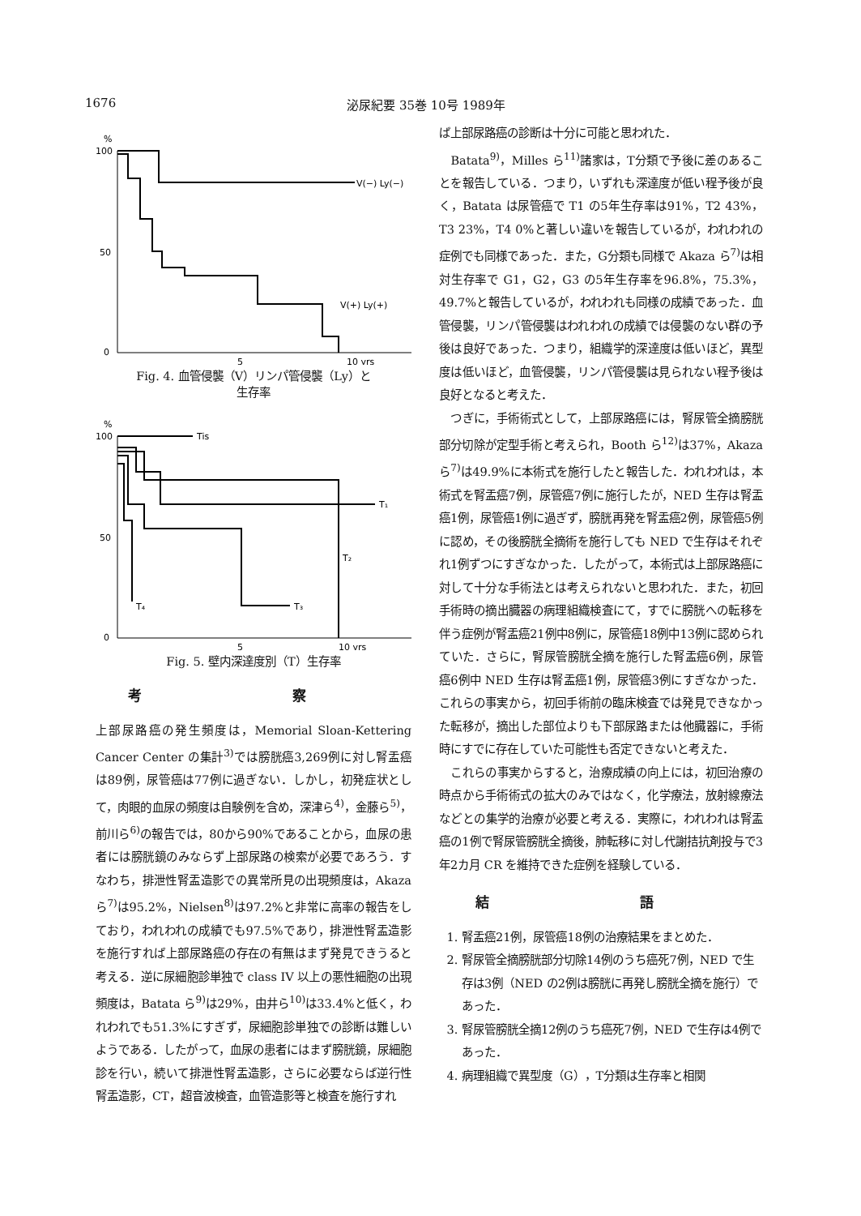1676 泌尿紀要 35巻 10号 1989年
%
100
50
0
V(−) Ly(−)
V(+) Ly(+)
5
10 yrs
Fig. 4. 血管侵襲（V）リンパ管侵襲（Ly）と
生存率
%
100
50
0
Tis
T₁
T₂
T₃
T₄
5
10 yrs
Fig. 5. 壁内深達度別（T）生存率
考 察
上部尿路癌の発生頻度は，Memorial Sloan-Kettering Cancer Center の集計<sup>3)</sup>では膀胱癌3,269例に対し腎盂癌は89例，尿管癌は77例に過ぎない．しかし，初発症状として，肉眼的血尿の頻度は自験例を含め，深津ら<sup>4)</sup>，金藤ら<sup>5)</sup>，前川ら<sup>6)</sup>の報告では，80から90%であることから，血尿の患者には膀胱鏡のみならず上部尿路の検索が必要であろう．すなわち，排泄性腎盂造影での異常所見の出現頻度は，Akaza ら<sup>7)</sup>は95.2%，Nielsen<sup>8)</sup>は97.2%と非常に高率の報告をしており，われわれの成績でも97.5%であり，排泄性腎盂造影を施行すれば上部尿路癌の存在の有無はまず発見できうると考える．逆に尿細胞診単独で class IV 以上の悪性細胞の出現頻度は，Batata ら<sup>9)</sup>は29%，由井ら<sup>10)</sup>は33.4%と低く，われわれでも51.3%にすぎず，尿細胞診単独での診断は難しいようである．したがって，血尿の患者にはまず膀胱鏡，尿細胞診を行い，続いて排泄性腎盂造影，さらに必要ならば逆行性腎盂造影，CT，超音波検査，血管造影等と検査を施行すれ
ば上部尿路癌の診断は十分に可能と思われた．
　Batata<sup>9)</sup>，Milles ら<sup>11)</sup>諸家は，T分類で予後に差のあることを報告している．つまり，いずれも深達度が低い程予後が良く，Batata は尿管癌で T1 の5年生存率は91%，T2 43%，T3 23%，T4 0%と著しい違いを報告しているが，われわれの症例でも同様であった．また，G分類も同様で Akaza ら<sup>7)</sup>は相対生存率で G1，G2，G3 の5年生存率を96.8%，75.3%，49.7%と報告しているが，われわれも同様の成績であった．血管侵襲，リンパ管侵襲はわれわれの成績では侵襲のない群の予後は良好であった．つまり，組織学的深達度は低いほど，異型度は低いほど，血管侵襲，リンパ管侵襲は見られない程予後は良好となると考えた．
　つぎに，手術術式として，上部尿路癌には，腎尿管全摘膀胱部分切除が定型手術と考えられ，Booth ら<sup>12)</sup>は37%，Akaza ら<sup>7)</sup>は49.9%に本術式を施行したと報告した．われわれは，本術式を腎盂癌7例，尿管癌7例に施行したが，NED 生存は腎盂癌1例，尿管癌1例に過ぎず，膀胱再発を腎盂癌2例，尿管癌5例に認め，その後膀胱全摘術を施行しても NED で生存はそれぞれ1例ずつにすぎなかった．したがって，本術式は上部尿路癌に対して十分な手術法とは考えられないと思われた．また，初回手術時の摘出臓器の病理組織検査にて，すでに膀胱への転移を伴う症例が腎盂癌21例中8例に，尿管癌18例中13例に認められていた．さらに，腎尿管膀胱全摘を施行した腎盂癌6例，尿管癌6例中 NED 生存は腎盂癌1例，尿管癌3例にすぎなかった．これらの事実から，初回手術前の臨床検査では発見できなかった転移が，摘出した部位よりも下部尿路または他臓器に，手術時にすでに存在していた可能性も否定できないと考えた．
　これらの事実からすると，治療成績の向上には，初回治療の時点から手術術式の拡大のみではなく，化学療法，放射線療法などとの集学的治療が必要と考える．実際に，われわれは腎盂癌の1例で腎尿管膀胱全摘後，肺転移に対し代謝拮抗剤投与で3年2カ月 CR を維持できた症例を経験している．
結 語
1. 腎盂癌21例，尿管癌18例の治療結果をまとめた．
2. 腎尿管全摘膀胱部分切除14例のうち癌死7例，NED で生存は3例（NED の2例は膀胱に再発し膀胱全摘を施行）であった．
3. 腎尿管膀胱全摘12例のうち癌死7例，NED で生存は4例であった．
4. 病理組織で異型度（G），T分類は生存率と相関